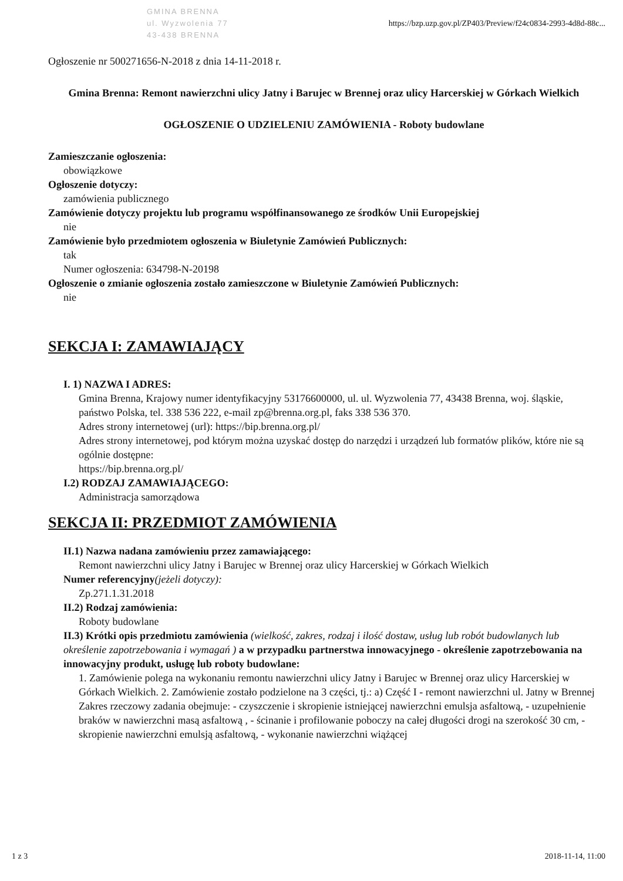GMINA BRENNA
ul. Wyzwolenia 77
43-438 BRENNA
https://bzp.uzp.gov.pl/ZP403/Preview/f24c0834-2993-4d8d-88c...
Ogłoszenie nr 500271656-N-2018 z dnia 14-11-2018 r.
Gmina Brenna: Remont nawierzchni ulicy Jatny i Barujec w Brennej oraz ulicy Harcerskiej w Górkach Wielkich
OGŁOSZENIE O UDZIELENIU ZAMÓWIENIA - Roboty budowlane
Zamieszczanie ogłoszenia:
obowiązkowe
Ogłoszenie dotyczy:
zamówienia publicznego
Zamówienie dotyczy projektu lub programu współfinansowanego ze środków Unii Europejskiej
nie
Zamówienie było przedmiotem ogłoszenia w Biuletynie Zamówień Publicznych:
tak
Numer ogłoszenia: 634798-N-20198
Ogłoszenie o zmianie ogłoszenia zostało zamieszczone w Biuletynie Zamówień Publicznych:
nie
SEKCJA I: ZAMAWIAJĄCY
I. 1) NAZWA I ADRES:
Gmina Brenna, Krajowy numer identyfikacyjny 53176600000, ul. ul. Wyzwolenia 77, 43438 Brenna, woj. śląskie, państwo Polska, tel. 338 536 222, e-mail zp@brenna.org.pl, faks 338 536 370.
Adres strony internetowej (url): https://bip.brenna.org.pl/
Adres strony internetowej, pod którym można uzyskać dostęp do narzędzi i urządzeń lub formatów plików, które nie są ogólnie dostępne:
https://bip.brenna.org.pl/
I.2) RODZAJ ZAMAWIAJĄCEGO:
Administracja samorządowa
SEKCJA II: PRZEDMIOT ZAMÓWIENIA
II.1) Nazwa nadana zamówieniu przez zamawiającego:
Remont nawierzchni ulicy Jatny i Barujec w Brennej oraz ulicy Harcerskiej w Górkach Wielkich
Numer referencyjny(jeżeli dotyczy):
Zp.271.1.31.2018
II.2) Rodzaj zamówienia:
Roboty budowlane
II.3) Krótki opis przedmiotu zamówienia (wielkość, zakres, rodzaj i ilość dostaw, usług lub robót budowlanych lub określenie zapotrzebowania i wymagań ) a w przypadku partnerstwa innowacyjnego - określenie zapotrzebowania na innowacyjny produkt, usługę lub roboty budowlane:
1. Zamówienie polega na wykonaniu remontu nawierzchni ulicy Jatny i Barujec w Brennej oraz ulicy Harcerskiej w Górkach Wielkich. 2. Zamówienie zostało podzielone na 3 części, tj.: a) Część I - remont nawierzchni ul. Jatny w Brennej Zakres rzeczowy zadania obejmuje: - czyszczenie i skropienie istniejącej nawierzchni emulsja asfaltową, - uzupełnienie braków w nawierzchni masą asfaltową , - ścinanie i profilowanie poboczy na całej długości drogi na szerokość 30 cm, - skropienie nawierzchni emulsją asfaltową, - wykonanie nawierzchni wiążącej
1 z 3 2018-11-14, 11:00